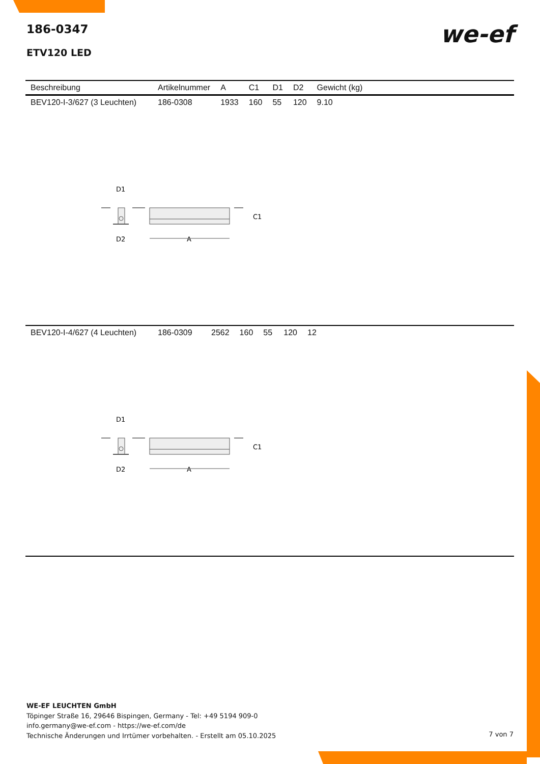186-0347
ETV120 LED
we-ef
| Beschreibung | Artikelnummer | A | C1 | D1 | D2 | Gewicht (kg) |
| --- | --- | --- | --- | --- | --- | --- |
| BEV120-I-3/627 (3 Leuchten) | 186-0308 | 1933 | 160 | 55 | 120 | 9.10 |
D1
C1
D2
A
| BEV120-I-4/627 (4 Leuchten) | 186-0309 | 2562 | 160 | 55 | 120 | 12 |
D1
C1
D2
A
WE-EF LEUCHTEN GmbH
Töpinger Straße 16, 29646 Bispingen, Germany - Tel: +49 5194 909-0
info.germany@we-ef.com - https://we-ef.com/de
Technische Änderungen und Irrtümer vorbehalten. - Erstellt am 05.10.2025
7 von 7